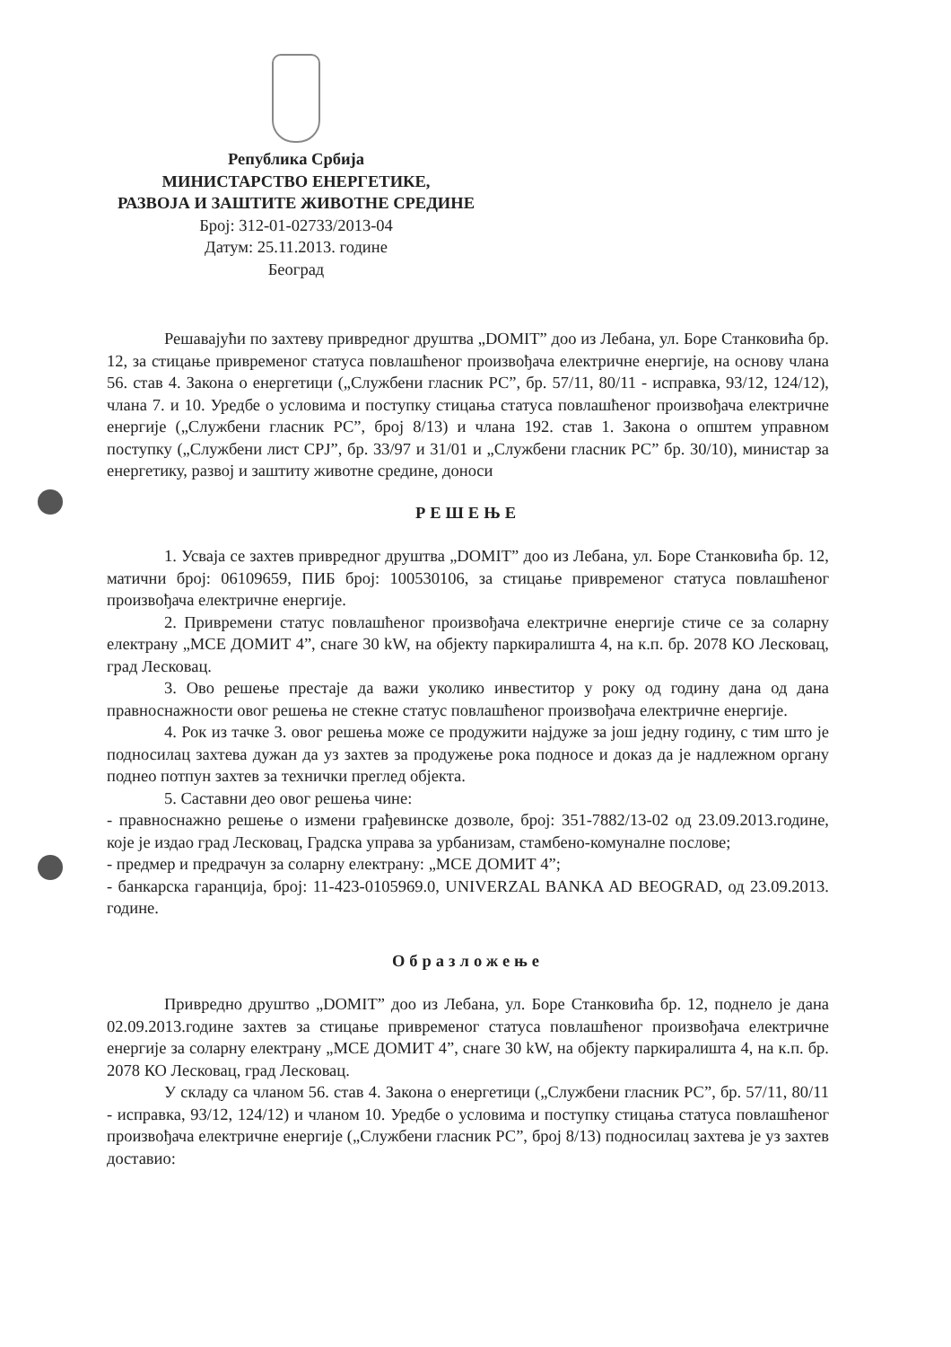Република Србија
МИНИСТАРСТВО ЕНЕРГЕТИКЕ,
РАЗВОЈА И ЗАШТИТЕ ЖИВОТНЕ СРЕДИНЕ
Број: 312-01-02733/2013-04
Датум: 25.11.2013. године
Београд
Решавајући по захтеву привредног друштва „DOMIT” доо из Лебана, ул. Боре Станковића бр. 12, за стицање привременог статуса повлашћеног произвођача електричне енергије, на основу члана 56. став 4. Закона о енергетици („Службени гласник РС”, бр. 57/11, 80/11 - исправка, 93/12, 124/12), члана 7. и 10. Уредбе о условима и поступку стицања статуса повлашћеног произвођача електричне енергије („Службени гласник РС”, број 8/13) и члана 192. став 1. Закона о општем управном поступку („Службени лист СРЈ”, бр. 33/97 и 31/01 и „Службени гласник РС” бр. 30/10), министар за енергетику, развој и заштиту животне средине, доноси
РЕШЕЊЕ
1. Усваја се захтев привредног друштва „DOMIT” доо из Лебана, ул. Боре Станковића бр. 12, матични број: 06109659, ПИБ број: 100530106, за стицање привременог статуса повлашћеног произвођача електричне енергије.
2. Привремени статус повлашћеног произвођача електричне енергије стиче се за соларну електрану „МСЕ ДОМИТ 4”, снаге 30 kW, на објекту паркиралишта 4, на к.п. бр. 2078 КО Лесковац, град Лесковац.
3. Ово решење престаје да важи уколико инвеститор у року од годину дана од дана правноснажности овог решења не стекне статус повлашћеног произвођача електричне енергије.
4. Рок из тачке 3. овог решења може се продужити најдуже за још једну годину, с тим што је подносилац захтева дужан да уз захтев за продужење рока подносе и доказ да је надлежном органу поднео потпун захтев за технички преглед објекта.
5. Саставни део овог решења чине:
- правноснажно решење о измени грађевинске дозволе, број: 351-7882/13-02 од 23.09.2013.године, које је издао град Лесковац, Градска управа за урбанизам, стамбено-комуналне послове;
- предмер и предрачун за соларну електрану: „МСЕ ДОМИТ 4”;
- банкарска гаранција, број: 11-423-0105969.0, UNIVERZAL BANKA AD BEOGRAD, од 23.09.2013. године.
Образложење
Привредно друштво „DOMIT” доо из Лебана, ул. Боре Станковића бр. 12, поднело је дана 02.09.2013.године захтев за стицање привременог статуса повлашћеног произвођача електричне енергије за соларну електрану „МСЕ ДОМИТ 4”, снаге 30 kW, на објекту паркиралишта 4, на к.п. бр. 2078 КО Лесковац, град Лесковац.
У складу са чланом 56. став 4. Закона о енергетици („Службени гласник РС”, бр. 57/11, 80/11 - исправка, 93/12, 124/12) и чланом 10. Уредбе о условима и поступку стицања статуса повлашћеног произвођача електричне енергије („Службени гласник РС”, број 8/13) подносилац захтева је уз захтев доставио: